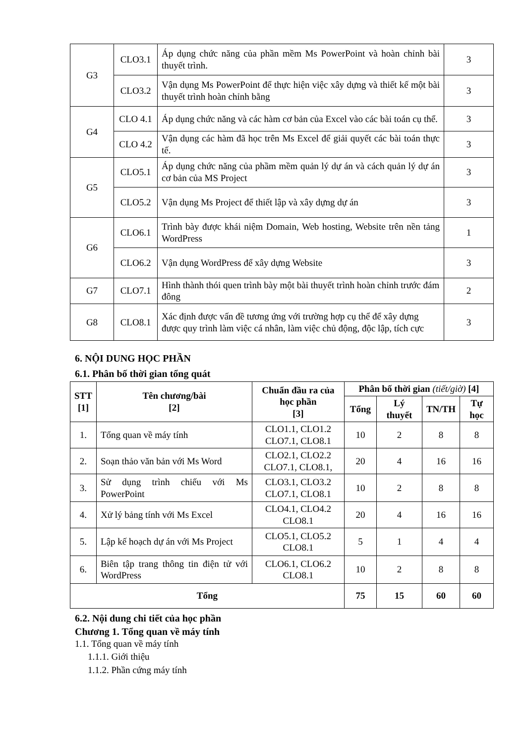| G3 | CLO3.1 | Áp dụng chức năng của phần mềm Ms PowerPoint và hoàn chỉnh bài thuyết trình. | 3 |
| | CLO3.2 | Vận dụng Ms PowerPoint để thực hiện việc xây dựng và thiết kế một bài thuyết trình hoàn chỉnh bằng | 3 |
| G4 | CLO 4.1 | Áp dụng chức năng và các hàm cơ bản của Excel vào các bài toán cụ thể. | 3 |
| | CLO 4.2 | Vận dụng các hàm đã học trên Ms Excel để giải quyết các bài toán thực tế. | 3 |
| G5 | CLO5.1 | Áp dụng chức năng của phầm mềm quản lý dự án và cách quản lý dự án cơ bản của MS Project | 3 |
| | CLO5.2 | Vận dụng Ms Project để thiết lập và xây dựng dự án | 3 |
| G6 | CLO6.1 | Trình bày được khái niệm Domain, Web hosting, Website trên nền tảng WordPress | 1 |
| | CLO6.2 | Vận dụng WordPress để xây dựng Website | 3 |
| G7 | CLO7.1 | Hình thành thói quen trình bày một bài thuyết trình hoàn chỉnh trước đám đông | 2 |
| G8 | CLO8.1 | Xác định được vấn đề tương ứng với trường hợp cụ thể để xây dựng được quy trình làm việc cá nhân, làm việc chủ động, độc lập, tích cực | 3 |
6. NỘI DUNG HỌC PHẦN
6.1. Phân bố thời gian tổng quát
| STT [1] | Tên chương/bài [2] | Chuẩn đầu ra của học phần [3] | Phân bố thời gian (tiết/giờ) [4] | | | |
| --- | --- | --- | --- | --- | --- | --- |
| | | | Tổng | Lý thuyết | TN/TH | Tự học |
| 1. | Tổng quan về máy tính | CLO1.1, CLO1.2 CLO7.1, CLO8.1 | 10 | 2 | 8 | 8 |
| 2. | Soạn thảo văn bản với Ms Word | CLO2.1, CLO2.2 CLO7.1, CLO8.1, | 20 | 4 | 16 | 16 |
| 3. | Sử dụng trình chiếu với Ms PowerPoint | CLO3.1, CLO3.2 CLO7.1, CLO8.1 | 10 | 2 | 8 | 8 |
| 4. | Xử lý bảng tính với Ms Excel | CLO4.1, CLO4.2 CLO8.1 | 20 | 4 | 16 | 16 |
| 5. | Lập kế hoạch dự án với Ms Project | CLO5.1, CLO5.2 CLO8.1 | 5 | 1 | 4 | 4 |
| 6. | Biên tập trang thông tin điện tử với WordPress | CLO6.1, CLO6.2 CLO8.1 | 10 | 2 | 8 | 8 |
| Tổng | | | 75 | 15 | 60 | 60 |
6.2. Nội dung chi tiết của học phần
Chương 1. Tổng quan về máy tính
1.1. Tổng quan về máy tính
1.1.1. Giới thiệu
1.1.2. Phần cứng máy tính